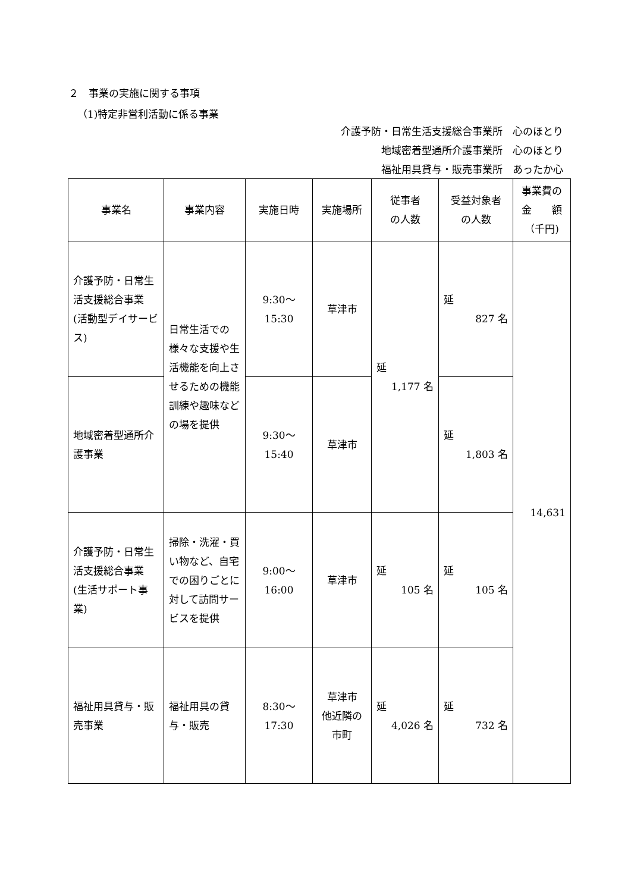２　事業の実施に関する事項
（1)特定非営利活動に係る事業
介護予防・日常生活支援総合事業所　心のほとり
地域密着型通所介護事業所　心のほとり
福祉用具貸与・販売事業所　あったか心
| 事業名 | 事業内容 | 実施日時 | 実施場所 | 従事者 の人数 | 受益対象者 の人数 | 事業費の 金 額 （千円) |
| --- | --- | --- | --- | --- | --- | --- |
| 介護予防・日常生活支援総合事業 (活動型デイサービス) | 日常生活での様々な支援や生活機能を向上させるための機能訓練や趣味などの場を提供 | 9:30～ 15:30 | 草津市 | 延 1,177 名 | 延 827 名 | 14,631 |
| 地域密着型通所介護事業 | | 9:30～ 15:40 | 草津市 | | 延 1,803 名 | |
| 介護予防・日常生活支援総合事業 (生活サポート事業) | 掃除・洗濯・買い物など、自宅での困りごとに対して訪問サービスを提供 | 9:00～ 16:00 | 草津市 | 延 105 名 | 延 105 名 | |
| 福祉用具貸与・販売事業 | 福祉用具の貸与・販売 | 8:30～ 17:30 | 草津市 他近隣の 市町 | 延 4,026 名 | 延 732 名 | |